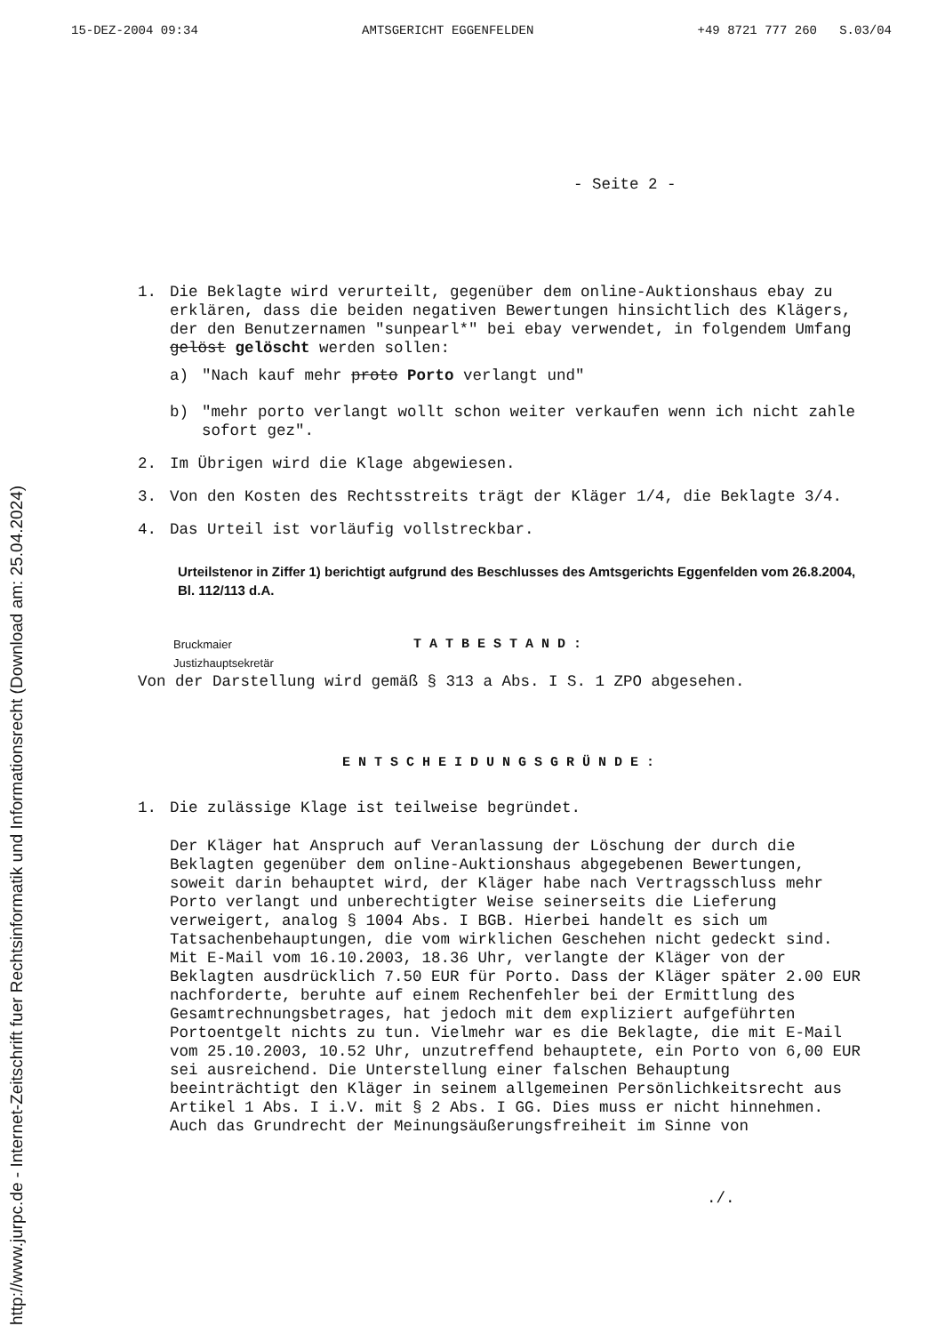15-DEZ-2004 09:34 AMTSGERICHT EGGENFELDEN +49 8721 777 260 S.03/04
- Seite 2 -
1. Die Beklagte wird verurteilt, gegenüber dem online-Auktionshaus ebay zu erklären, dass die beiden negativen Bewertungen hinsichtlich des Klägers, der den Benutzernamen "sunpearl*" bei ebay verwendet, in folgendem Umfang gelöst gelöscht werden sollen:
a) "Nach kauf mehr proto Porto verlangt und"
b) "mehr porto verlangt wollt schon weiter verkaufen wenn ich nicht zahle sofort gez".
2. Im Übrigen wird die Klage abgewiesen.
3. Von den Kosten des Rechtsstreits trägt der Kläger 1/4, die Beklagte 3/4.
4. Das Urteil ist vorläufig vollstreckbar.
Urteilstenor in Ziffer 1) berichtigt aufgrund des Beschlusses des Amtsgerichts Eggenfelden vom 26.8.2004, Bl. 112/113 d.A.
Bruckmaier
Justizhauptsekretär
TATBESTAND:
Von der Darstellung wird gemäß § 313 a Abs. I S. 1 ZPO abgesehen.
ENTSCHEIDUNGSGRÜNDE:
1. Die zulässige Klage ist teilweise begründet.
Der Kläger hat Anspruch auf Veranlassung der Löschung der durch die Beklagten gegenüber dem online-Auktionshaus abgegebenen Bewertungen, soweit darin behauptet wird, der Kläger habe nach Vertragsschluss mehr Porto verlangt und unberechtigter Weise seinerseits die Lieferung verweigert, analog § 1004 Abs. I BGB. Hierbei handelt es sich um Tatsachenbehauptungen, die vom wirklichen Geschehen nicht gedeckt sind. Mit E-Mail vom 16.10.2003, 18.36 Uhr, verlangte der Kläger von der Beklagten ausdrücklich 7.50 EUR für Porto. Dass der Kläger später 2.00 EUR nachforderte, beruhte auf einem Rechenfehler bei der Ermittlung des Gesamtrechnungsbetrages, hat jedoch mit dem expliziert aufgeführten Portoentgelt nichts zu tun. Vielmehr war es die Beklagte, die mit E-Mail vom 25.10.2003, 10.52 Uhr, unzutreffend behauptete, ein Porto von 6,00 EUR sei ausreichend. Die Unterstellung einer falschen Behauptung beeinträchtigt den Kläger in seinem allgemeinen Persönlichkeitsrecht aus Artikel 1 Abs. I i.V. mit § 2 Abs. I GG. Dies muss er nicht hinnehmen. Auch das Grundrecht der Meinungsäußerungsfreiheit im Sinne von
./.
http://www.jurpc.de - Internet-Zeitschrift fuer Rechtsinformatik und Informationsrecht (Download am: 25.04.2024)